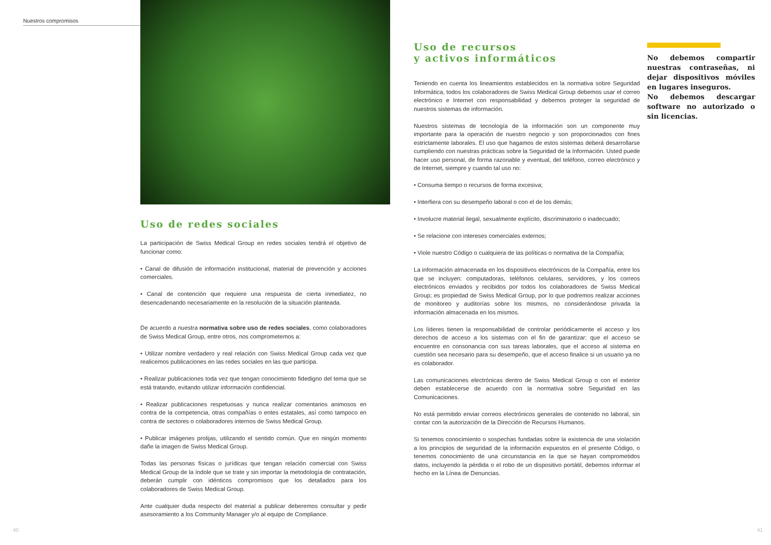Nuestros compromisos
Uso de redes sociales
La participación de Swiss Medical Group en redes sociales tendrá el objetivo de funcionar como:
• Canal de difusión de información institucional, material de prevención y acciones comerciales.
• Canal de contención que requiere una respuesta de cierta inmediatez, no desencadenando necesariamente en la resolución de la situación planteada.
De acuerdo a nuestra normativa sobre uso de redes sociales, como colaboradores de Swiss Medical Group, entre otros, nos comprometemos a:
• Utilizar nombre verdadero y real relación con Swiss Medical Group cada vez que realicemos publicaciones en las redes sociales en las que participa.
• Realizar publicaciones toda vez que tengan conocimiento fidedigno del tema que se está tratando, evitando utilizar información confidencial.
• Realizar publicaciones respetuosas y nunca realizar comentarios animosos en contra de la competencia, otras compañías o entes estatales, así como tampoco en contra de sectores o colaboradores internos de Swiss Medical Group.
• Publicar imágenes prolijas, utilizando el sentido común. Que en ningún momento dañe la imagen de Swiss Medical Group.
Todas las personas físicas o jurídicas que tengan relación comercial con Swiss Medical Group de la índole que se trate y sin importar la metodología de contratación, deberán cumplir con idénticos compromisos que los detallados para los colaboradores de Swiss Medical Group.
Ante cualquier duda respecto del material a publicar deberemos consultar y pedir asesoramiento a los Community Manager y/o al equipo de Compliance.
Uso de recursos
y activos informáticos
Teniendo en cuenta los lineamientos establecidos en la normativa sobre Seguridad Informática, todos los colaboradores de Swiss Medical Group debemos usar el correo electrónico e Internet con responsabilidad y debemos proteger la seguridad de nuestros sistemas de información.
Nuestros sistemas de tecnología de la información son un componente muy importante para la operación de nuestro negocio y son proporcionados con fines estrictamente laborales. El uso que hagamos de estos sistemas deberá desarrollarse cumpliendo con nuestras prácticas sobre la Seguridad de la Información. Usted puede hacer uso personal, de forma razonable y eventual, del teléfono, correo electrónico y de Internet, siempre y cuando tal uso no:
• Consuma tiempo o recursos de forma excesiva;
• Interfiera con su desempeño laboral o con el de los demás;
• Involucre material ilegal, sexualmente explícito, discriminatorio o inadecuado;
• Se relacione con intereses comerciales externos;
• Viole nuestro Código o cualquiera de las políticas o normativa de la Compañía;
La información almacenada en los dispositivos electrónicos de la Compañía, entre los que se incluyen: computadoras, teléfonos celulares, servidores, y los correos electrónicos enviados y recibidos por todos los colaboradores de Swiss Medical Group; es propiedad de Swiss Medical Group, por lo que podremos realizar acciones de monitoreo y auditorías sobre los mismos, no considerándose privada la información almacenada en los mismos.
Los líderes tienen la responsabilidad de controlar periódicamente el acceso y los derechos de acceso a los sistemas con el fin de garantizar: que el acceso se encuentre en consonancia con sus tareas laborales, que el acceso al sistema en cuestión sea necesario para su desempeño, que el acceso finalice si un usuario ya no es colaborador.
Las comunicaciones electrónicas dentro de Swiss Medical Group o con el exterior deben establecerse de acuerdo con la normativa sobre Seguridad en las Comunicaciones.
No está permitido enviar correos electrónicos generales de contenido no laboral, sin contar con la autorización de la Dirección de Recursos Humanos.
Si tenemos conocimiento o sospechas fundadas sobre la existencia de una violación a los principios de seguridad de la información expuestos en el presente Código, o tenemos conocimiento de una circunstancia en la que se hayan comprometidos datos, incluyendo la pérdida o el robo de un dispositivo portátil, debemos informar el hecho en la Línea de Denuncias.
No debemos compartir nuestras contraseñas, ni dejar dispositivos móviles en lugares inseguros.
No debemos descargar software no autorizado o sin licencias.
40 41